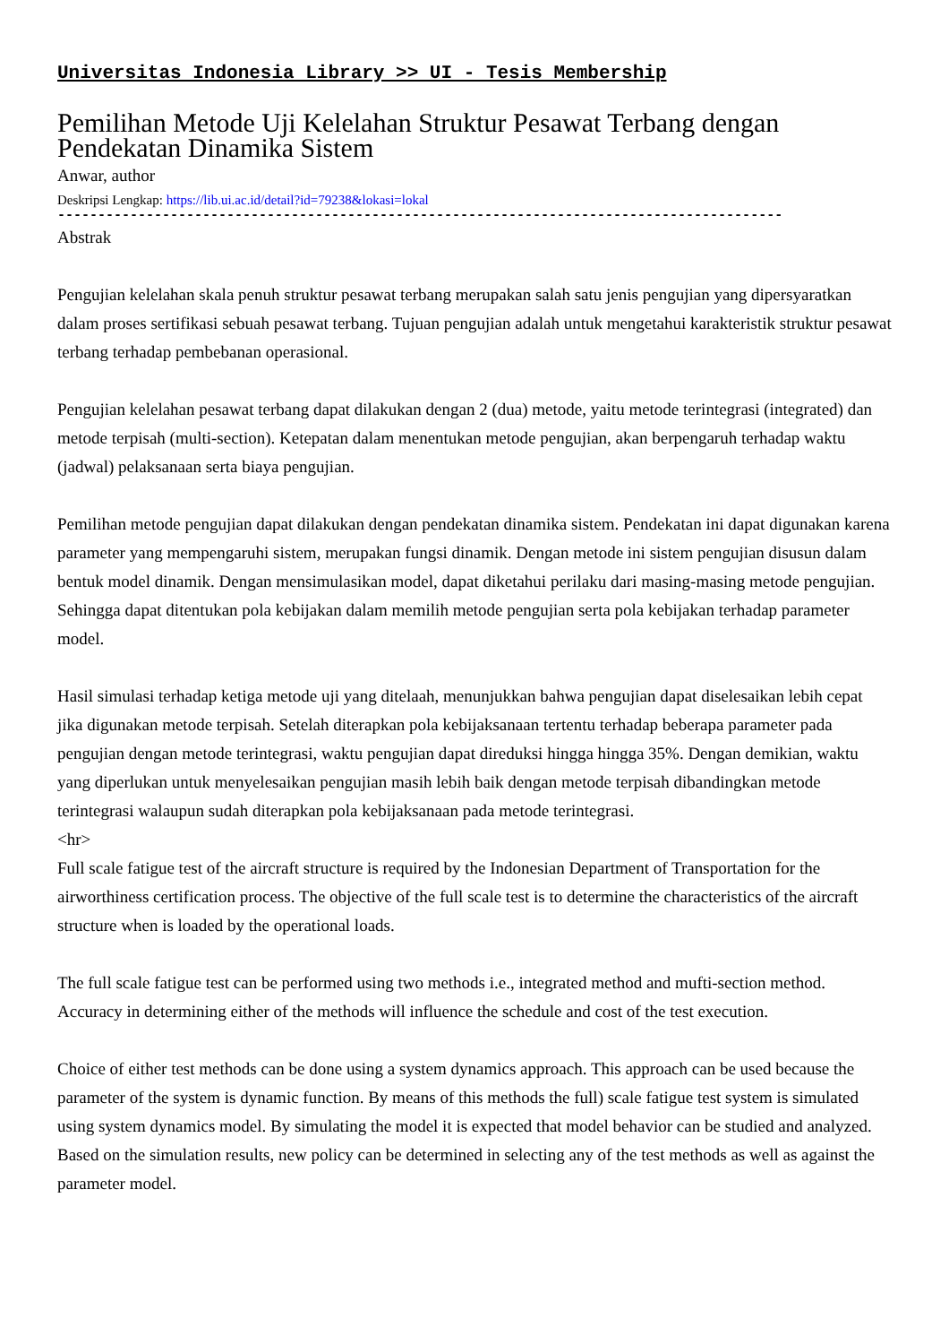Universitas Indonesia Library >> UI - Tesis Membership
Pemilihan Metode Uji Kelelahan Struktur Pesawat Terbang dengan Pendekatan Dinamika Sistem
Anwar, author
Deskripsi Lengkap: https://lib.ui.ac.id/detail?id=79238&lokasi=lokal
------------------------------------------------------------------------------------------
Abstrak
Pengujian kelelahan skala penuh struktur pesawat terbang merupakan salah satu jenis pengujian yang dipersyaratkan dalam proses sertifikasi sebuah pesawat terbang. Tujuan pengujian adalah untuk mengetahui karakteristik struktur pesawat terbang terhadap pembebanan operasional.
Pengujian kelelahan pesawat terbang dapat dilakukan dengan 2 (dua) metode, yaitu metode terintegrasi (integrated) dan metode terpisah (multi-section). Ketepatan dalam menentukan metode pengujian, akan berpengaruh terhadap waktu (jadwal) pelaksanaan serta biaya pengujian.
Pemilihan metode pengujian dapat dilakukan dengan pendekatan dinamika sistem. Pendekatan ini dapat digunakan karena parameter yang mempengaruhi sistem, merupakan fungsi dinamik. Dengan metode ini sistem pengujian disusun dalam bentuk model dinamik. Dengan mensimulasikan model, dapat diketahui perilaku dari masing-masing metode pengujian. Sehingga dapat ditentukan pola kebijakan dalam memilih metode pengujian serta pola kebijakan terhadap parameter model.
Hasil simulasi terhadap ketiga metode uji yang ditelaah, menunjukkan bahwa pengujian dapat diselesaikan lebih cepat jika digunakan metode terpisah. Setelah diterapkan pola kebijaksanaan tertentu terhadap beberapa parameter pada pengujian dengan metode terintegrasi, waktu pengujian dapat direduksi hingga hingga 35%. Dengan demikian, waktu yang diperlukan untuk menyelesaikan pengujian masih lebih baik dengan metode terpisah dibandingkan metode terintegrasi walaupun sudah diterapkan pola kebijaksanaan pada metode terintegrasi.
<hr>
Full scale fatigue test of the aircraft structure is required by the Indonesian Department of Transportation for the airworthiness certification process. The objective of the full scale test is to determine the characteristics of the aircraft structure when is loaded by the operational loads.
The full scale fatigue test can be performed using two methods i.e., integrated method and mufti-section method. Accuracy in determining either of the methods will influence the schedule and cost of the test execution.
Choice of either test methods can be done using a system dynamics approach. This approach can be used because the parameter of the system is dynamic function. By means of this methods the full) scale fatigue test system is simulated using system dynamics model. By simulating the model it is expected that model behavior can be studied and analyzed. Based on the simulation results, new policy can be determined in selecting any of the test methods as well as against the parameter model.